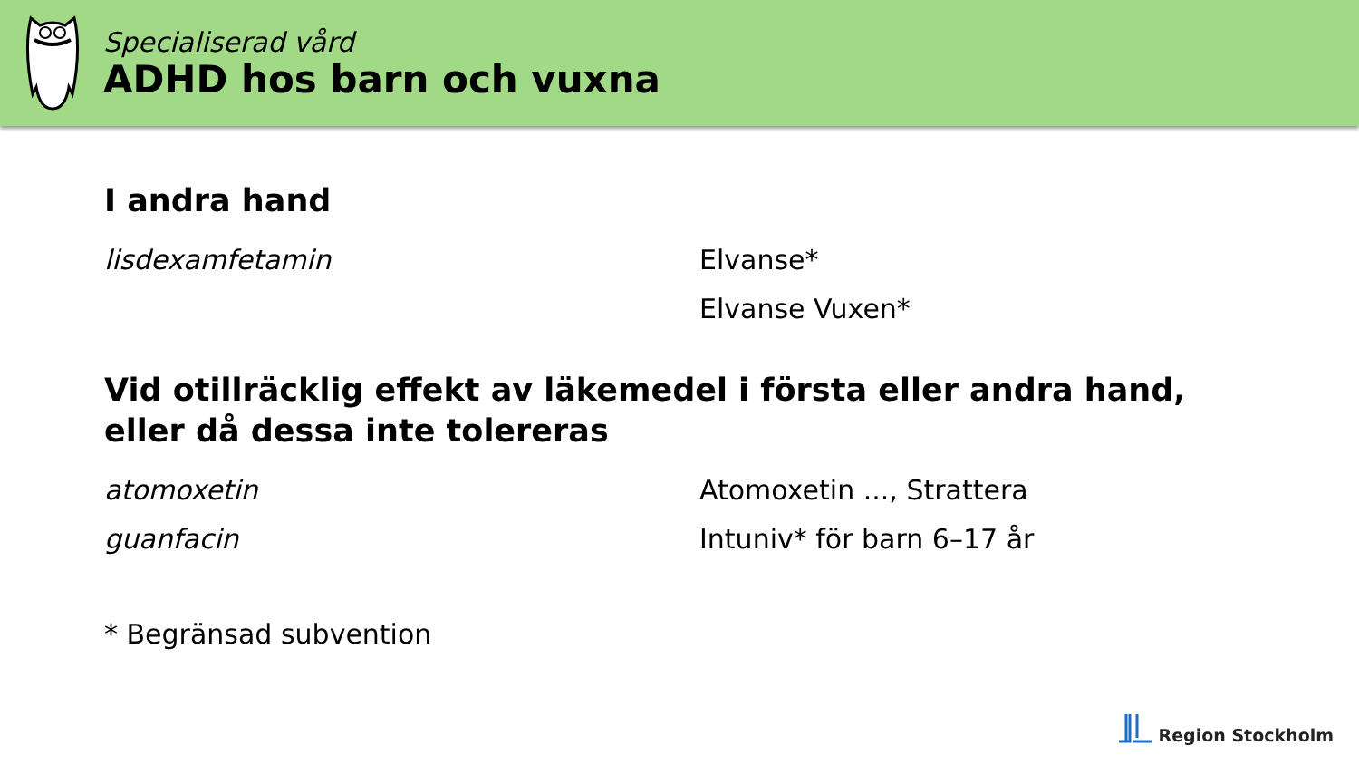Specialiserad vård
ADHD hos barn och vuxna
I andra hand
lisdexamfetamin Elvanse*
Elvanse Vuxen*
Vid otillräcklig effekt av läkemedel i första eller andra hand,
eller då dessa inte tolereras
atomoxetin Atomoxetin ..., Strattera
guanfacin Intuniv* för barn 6–17 år
* Begränsad subvention
Region Stockholm